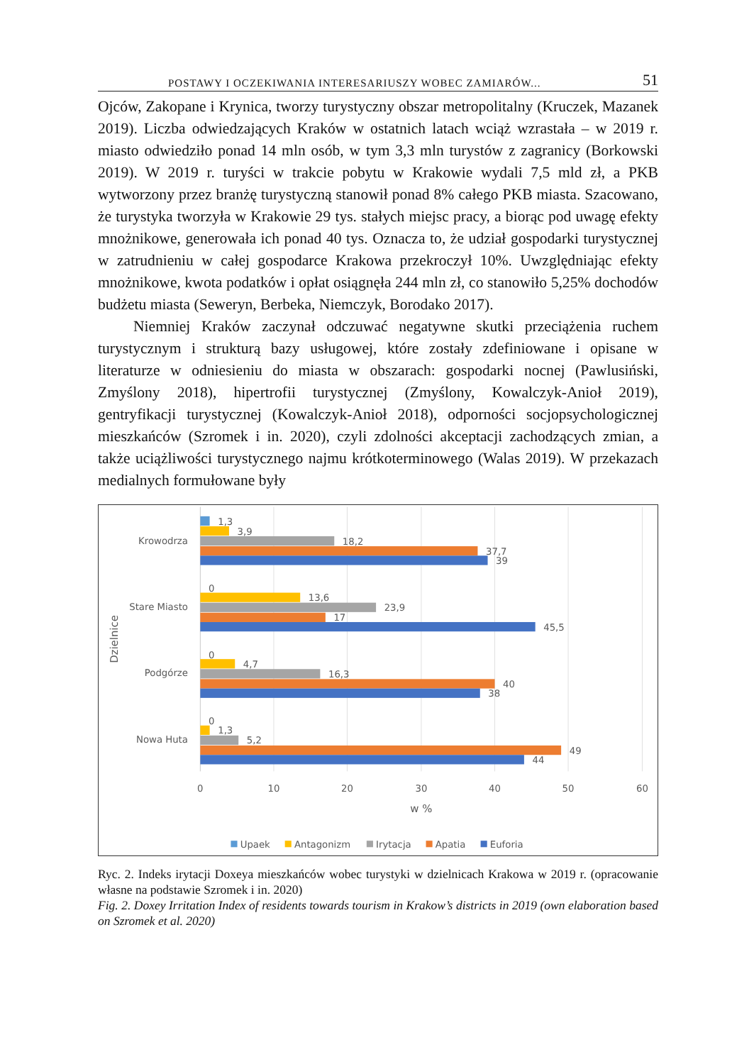POSTAWY I OCZEKIWANIA INTERESARIUSZY WOBEC ZAMIARÓW... 51
Ojców, Zakopane i Krynica, tworzy turystyczny obszar metropolitalny (Kruczek, Mazanek 2019). Liczba odwiedzających Kraków w ostatnich latach wciąż wzrastała – w 2019 r. miasto odwiedziło ponad 14 mln osób, w tym 3,3 mln turystów z zagranicy (Borkowski 2019). W 2019 r. turyści w trakcie pobytu w Krakowie wydali 7,5 mld zł, a PKB wytworzony przez branżę turystyczną stanowił ponad 8% całego PKB miasta. Szacowano, że turystyka tworzyła w Krakowie 29 tys. stałych miejsc pracy, a biorąc pod uwagę efekty mnożnikowe, generowała ich ponad 40 tys. Oznacza to, że udział gospodarki turystycznej w zatrudnieniu w całej gospodarce Krakowa przekroczył 10%. Uwzględniając efekty mnożnikowe, kwota podatków i opłat osiągnęła 244 mln zł, co stanowiło 5,25% dochodów budżetu miasta (Seweryn, Berbeka, Niemczyk, Borodako 2017).
Niemniej Kraków zaczynał odczuwać negatywne skutki przeciążenia ruchem turystycznym i strukturą bazy usługowej, które zostały zdefiniowane i opisane w literaturze w odniesieniu do miasta w obszarach: gospodarki nocnej (Pawlusiński, Zmyślony 2018), hipertrofii turystycznej (Zmyślony, Kowalczyk-Anioł 2019), gentryfikacji turystycznej (Kowalczyk-Anioł 2018), odporności socjopsychologicznej mieszkańców (Szromek i in. 2020), czyli zdolności akceptacji zachodzących zmian, a także uciążliwości turystycznego najmu krótkoterminowego (Walas 2019). W przekazach medialnych formułowane były
Krowodrza
1,3
3,9
18,2
37,7
39
Stare Miasto
0
13,6
23,9
17
45,5
Podgórze
0
4,7
16,3
40
38
Nowa Huta
0
1,3
5,2
49
44
0
10
20
30
40
50
60
w %
Dzielnice
Upaek
Antagonizm
Irytacja
Apatia
Euforia
Ryc. 2. Indeks irytacji Doxeya mieszkańców wobec turystyki w dzielnicach Krakowa w 2019 r. (opracowanie własne na podstawie Szromek i in. 2020)
Fig. 2. Doxey Irritation Index of residents towards tourism in Krakow’s districts in 2019 (own elaboration based on Szromek et al. 2020)